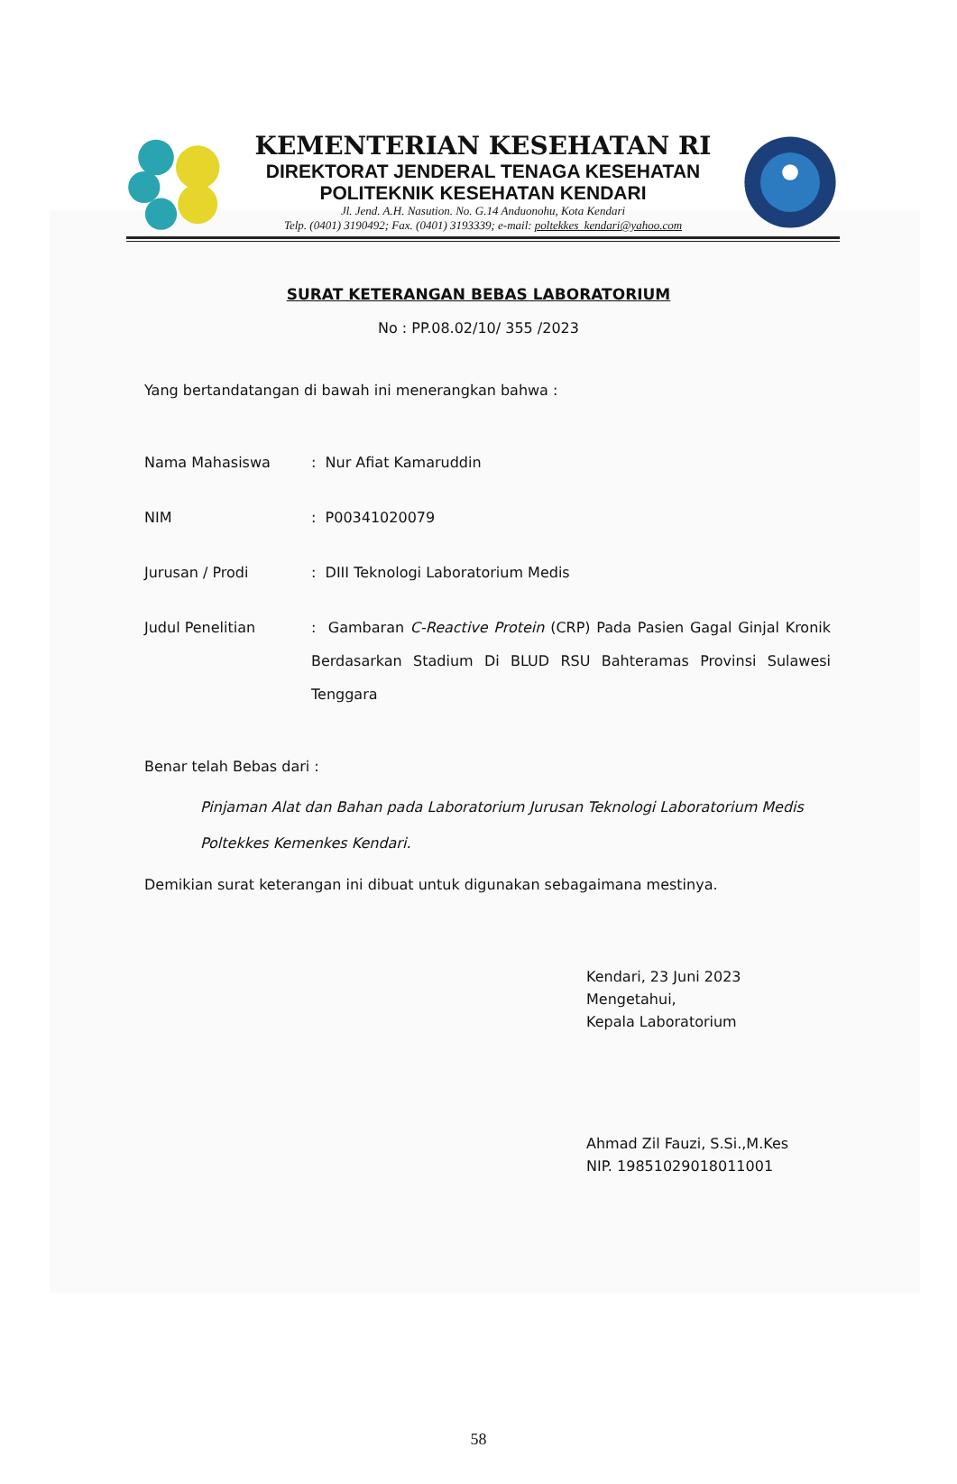KEMENTERIAN KESEHATAN RI
DIREKTORAT JENDERAL TENAGA KESEHATAN
POLITEKNIK KESEHATAN KENDARI
Jl. Jend. A.H. Nasution. No. G.14 Anduonohu, Kota Kendari
Telp. (0401) 3190492; Fax. (0401) 3193339; e-mail: poltekkes_kendari@yahoo.com
SURAT KETERANGAN BEBAS LABORATORIUM
No : PP.08.02/10/ 355 /2023
Yang bertandatangan di bawah ini menerangkan bahwa :
| Nama Mahasiswa | : Nur Afiat Kamaruddin |
| NIM | : P00341020079 |
| Jurusan / Prodi | : DIII Teknologi Laboratorium Medis |
| Judul Penelitian | : Gambaran C-Reactive Protein (CRP) Pada Pasien Gagal Ginjal Kronik Berdasarkan Stadium Di BLUD RSU Bahteramas Provinsi Sulawesi Tenggara |
Benar telah Bebas dari :
Pinjaman Alat dan Bahan pada Laboratorium Jurusan Teknologi Laboratorium Medis Poltekkes Kemenkes Kendari.
Demikian surat keterangan ini dibuat untuk digunakan sebagaimana mestinya.
Kendari, 23 Juni 2023
Mengetahui,
Kepala Laboratorium
Ahmad Zil Fauzi, S.Si.,M.Kes
NIP. 19851029018011001
58